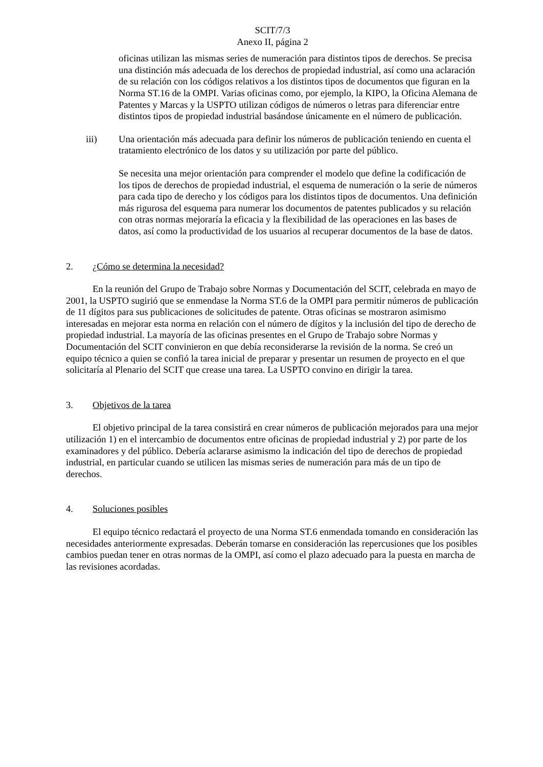SCIT/7/3
Anexo II, página 2
oficinas utilizan las mismas series de numeración para distintos tipos de derechos. Se precisa una distinción más adecuada de los derechos de propiedad industrial, así como una aclaración de su relación con los códigos relativos a los distintos tipos de documentos que figuran en la Norma ST.16 de la OMPI. Varias oficinas como, por ejemplo, la KIPO, la Oficina Alemana de Patentes y Marcas y la USPTO utilizan códigos de números o letras para diferenciar entre distintos tipos de propiedad industrial basándose únicamente en el número de publicación.
iii) Una orientación más adecuada para definir los números de publicación teniendo en cuenta el tratamiento electrónico de los datos y su utilización por parte del público.
Se necesita una mejor orientación para comprender el modelo que define la codificación de los tipos de derechos de propiedad industrial, el esquema de numeración o la serie de números para cada tipo de derecho y los códigos para los distintos tipos de documentos. Una definición más rigurosa del esquema para numerar los documentos de patentes publicados y su relación con otras normas mejoraría la eficacia y la flexibilidad de las operaciones en las bases de datos, así como la productividad de los usuarios al recuperar documentos de la base de datos.
2. ¿Cómo se determina la necesidad?
En la reunión del Grupo de Trabajo sobre Normas y Documentación del SCIT, celebrada en mayo de 2001, la USPTO sugirió que se enmendase la Norma ST.6 de la OMPI para permitir números de publicación de 11 dígitos para sus publicaciones de solicitudes de patente. Otras oficinas se mostraron asimismo interesadas en mejorar esta norma en relación con el número de dígitos y la inclusión del tipo de derecho de propiedad industrial. La mayoría de las oficinas presentes en el Grupo de Trabajo sobre Normas y Documentación del SCIT convinieron en que debía reconsiderarse la revisión de la norma. Se creó un equipo técnico a quien se confió la tarea inicial de preparar y presentar un resumen de proyecto en el que solicitaría al Plenario del SCIT que crease una tarea. La USPTO convino en dirigir la tarea.
3. Objetivos de la tarea
El objetivo principal de la tarea consistirá en crear números de publicación mejorados para una mejor utilización 1) en el intercambio de documentos entre oficinas de propiedad industrial y 2) por parte de los examinadores y del público. Debería aclararse asimismo la indicación del tipo de derechos de propiedad industrial, en particular cuando se utilicen las mismas series de numeración para más de un tipo de derechos.
4. Soluciones posibles
El equipo técnico redactará el proyecto de una Norma ST.6 enmendada tomando en consideración las necesidades anteriormente expresadas. Deberán tomarse en consideración las repercusiones que los posibles cambios puedan tener en otras normas de la OMPI, así como el plazo adecuado para la puesta en marcha de las revisiones acordadas.